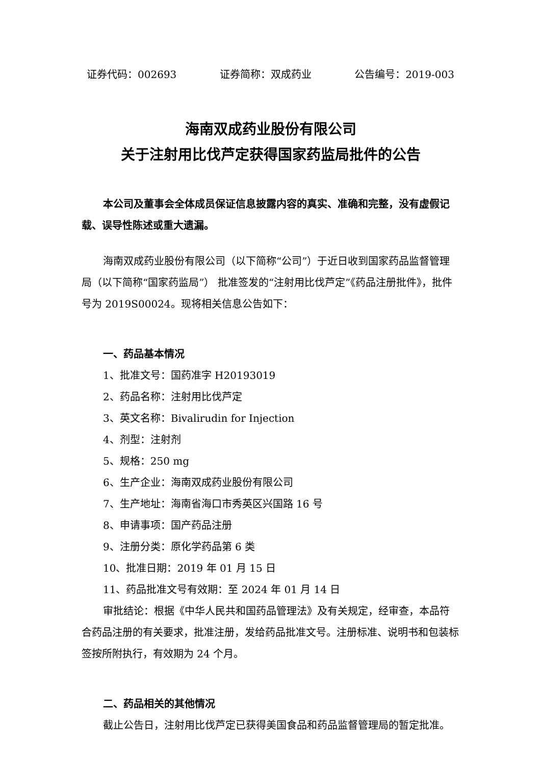证券代码：002693 证券简称：双成药业 公告编号：2019-003
海南双成药业股份有限公司
关于注射用比伐芦定获得国家药监局批件的公告
本公司及董事会全体成员保证信息披露内容的真实、准确和完整，没有虚假记载、误导性陈述或重大遗漏。
海南双成药业股份有限公司（以下简称“公司”）于近日收到国家药品监督管理局（以下简称“国家药监局”） 批准签发的“注射用比伐芦定”《药品注册批件》，批件号为 2019S00024。现将相关信息公告如下：
一、药品基本情况
1、批准文号：国药准字 H20193019
2、药品名称：注射用比伐芦定
3、英文名称：Bivalirudin for Injection
4、剂型：注射剂
5、规格：250 mg
6、生产企业：海南双成药业股份有限公司
7、生产地址：海南省海口市秀英区兴国路 16 号
8、申请事项：国产药品注册
9、注册分类：原化学药品第 6 类
10、批准日期：2019 年 01 月 15 日
11、药品批准文号有效期：至 2024 年 01 月 14 日
审批结论：根据《中华人民共和国药品管理法》及有关规定，经审查，本品符合药品注册的有关要求，批准注册，发给药品批准文号。注册标准、说明书和包装标签按所附执行，有效期为 24 个月。
二、药品相关的其他情况
截止公告日，注射用比伐芦定已获得美国食品和药品监督管理局的暂定批准。